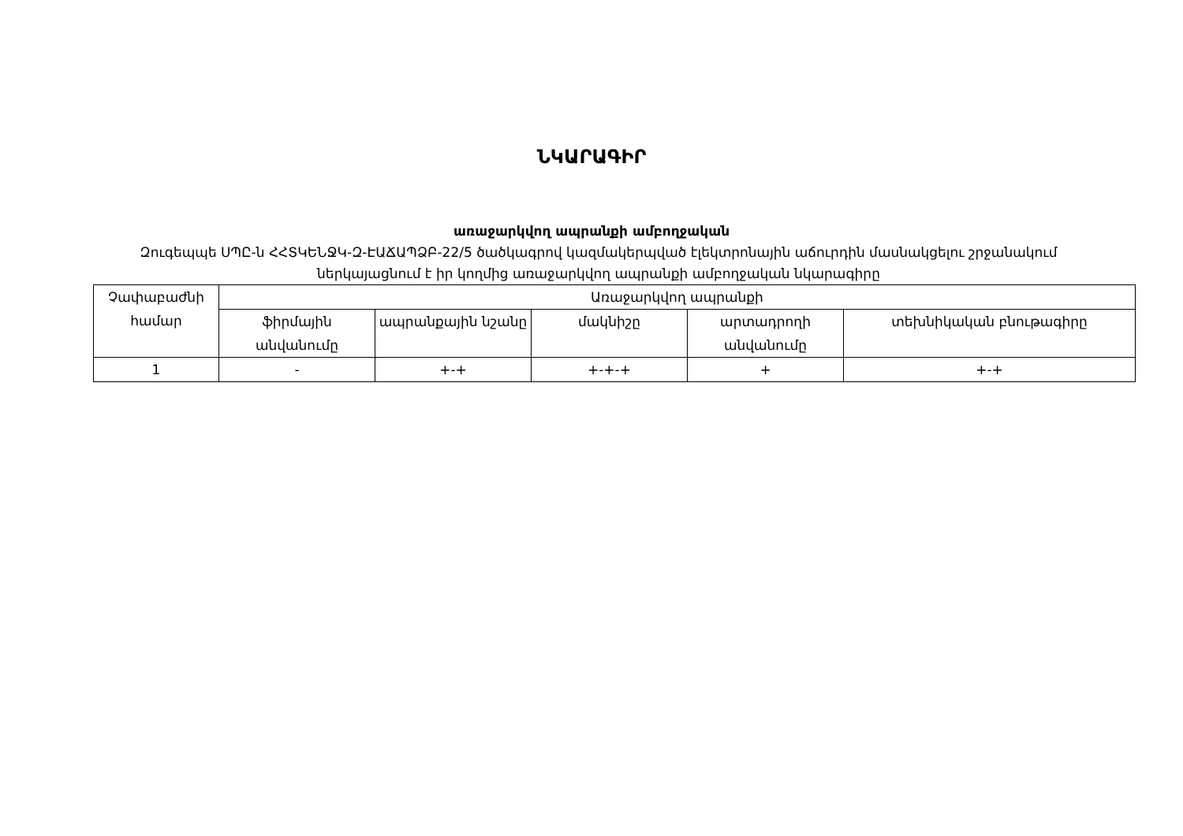ՆԿԱՐԱԳԻՐ
առաջարկվող ապրանքի ամբողջական
Զուգեպպե ՍՊԸ-ն ՀՀՏԿԵՆՋԿ-Զ-ԷԱՃԱՊՁԲ-22/5 ծածկագրով կազմակերպված էլեկտրոնային աճուրդին մասնակցելու շրջանակում ներկայացնում է իր կողմից առաջարկվող ապրանքի ամբողջական նկարագիրը
| Չափաբաժնի համար | Առաջարկվող ապրանքի | | | | |
| --- | --- | --- | --- | --- | --- |
| | ֆիրմային անվանումը | ապրանքային նշանը | մակնիշը | արտադրողի անվանումը | տեխնիկական բնութագիրը |
| 1 | - | +-+ | +-+-+ | + | +-+ |